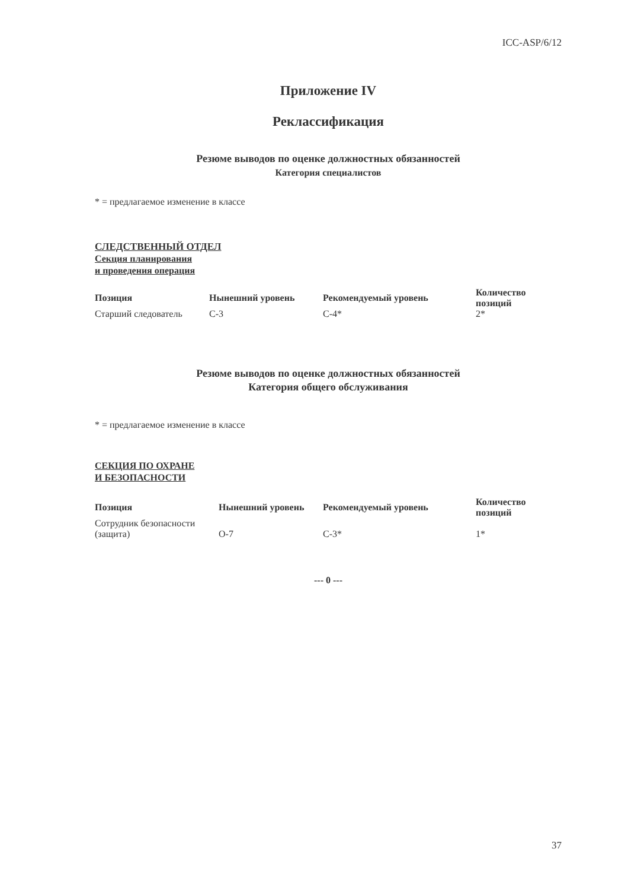ICC-ASP/6/12
Приложение IV
Реклассификация
Резюме выводов по оценке должностных обязанностей
Категория специалистов
* = предлагаемое изменение в классе
СЛЕДСТВЕННЫЙ ОТДЕЛ
Секция планирования
и проведения операция
| Позиция | Нынешний уровень | Рекомендуемый уровень | Количество позиций |
| --- | --- | --- | --- |
| Старший следователь | С-3 | С-4* | 2* |
Резюме выводов по оценке должностных обязанностей
Категория общего обслуживания
* = предлагаемое изменение в классе
СЕКЦИЯ ПО ОХРАНЕ
И БЕЗОПАСНОСТИ
| Позиция | Нынешний уровень | Рекомендуемый уровень | Количество позиций |
| --- | --- | --- | --- |
| Сотрудник безопасности (защита) | О-7 | С-3* | 1* |
--- 0 ---
37